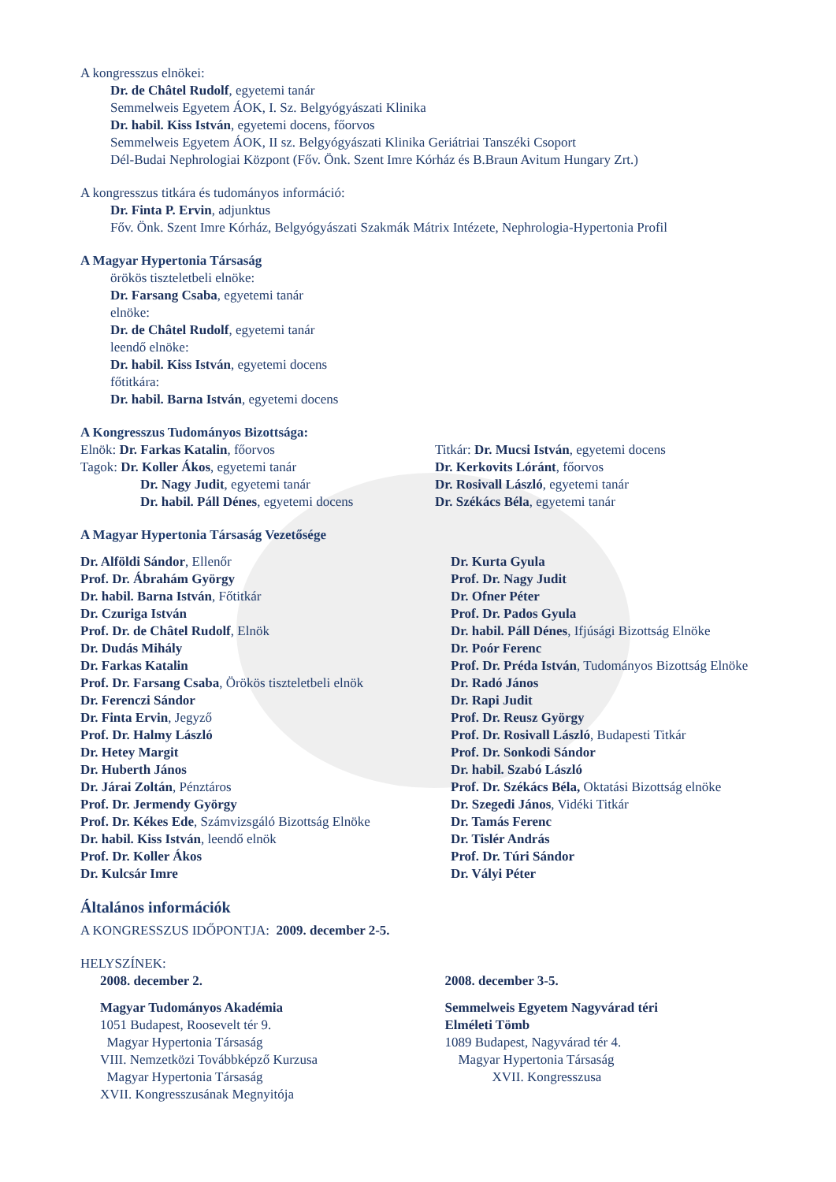A kongresszus elnökei:
Dr. de Châtel Rudolf, egyetemi tanár
Semmelweis Egyetem ÁOK, I. Sz. Belgyógyászati Klinika
Dr. habil. Kiss István, egyetemi docens, főorvos
Semmelweis Egyetem ÁOK, II sz. Belgyógyászati Klinika Geriátriai Tanszéki Csoport
Dél-Budai Nephrologiai Központ (Főv. Önk. Szent Imre Kórház és B.Braun Avitum Hungary Zrt.)
A kongresszus titkára és tudományos információ:
Dr. Finta P. Ervin, adjunktus
Főv. Önk. Szent Imre Kórház, Belgyógyászati Szakmák Mátrix Intézete, Nephrologia-Hypertonia Profil
A Magyar Hypertonia Társaság
örökös tiszteletbeli elnöke:
Dr. Farsang Csaba, egyetemi tanár
elnöke:
Dr. de Châtel Rudolf, egyetemi tanár
leendő elnöke:
Dr. habil. Kiss István, egyetemi docens
főtitkára:
Dr. habil. Barna István, egyetemi docens
A Kongresszus Tudományos Bizottsága:
Elnök: Dr. Farkas Katalin, főorvos
Tagok: Dr. Koller Ákos, egyetemi tanár
Dr. Nagy Judit, egyetemi tanár
Dr. habil. Páll Dénes, egyetemi docens
Titkár: Dr. Mucsi István, egyetemi docens
Dr. Kerkovits Lóránt, főorvos
Dr. Rosivall László, egyetemi tanár
Dr. Székács Béla, egyetemi tanár
A Magyar Hypertonia Társaság Vezetősége
Dr. Alföldi Sándor, Ellenőr
Prof. Dr. Ábrahám György
Dr. habil. Barna István, Főtitkár
Dr. Czuriga István
Prof. Dr. de Châtel Rudolf, Elnök
Dr. Dudás Mihály
Dr. Farkas Katalin
Prof. Dr. Farsang Csaba, Örökös tiszteletbeli elnök
Dr. Ferenczi Sándor
Dr. Finta Ervin, Jegyző
Prof. Dr. Halmy László
Dr. Hetey Margit
Dr. Huberth János
Dr. Járai Zoltán, Pénztáros
Prof. Dr. Jermendy György
Prof. Dr. Kékes Ede, Számvizsgáló Bizottság Elnöke
Dr. habil. Kiss István, leendő elnök
Prof. Dr. Koller Ákos
Dr. Kulcsár Imre
Dr. Kurta Gyula
Prof. Dr. Nagy Judit
Dr. Ofner Péter
Prof. Dr. Pados Gyula
Dr. habil. Páll Dénes, Ifjúsági Bizottság Elnöke
Dr. Poór Ferenc
Prof. Dr. Préda István, Tudományos Bizottság Elnöke
Dr. Radó János
Dr. Rapi Judit
Prof. Dr. Reusz György
Prof. Dr. Rosivall László, Budapesti Titkár
Prof. Dr. Sonkodi Sándor
Dr. habil. Szabó László
Prof. Dr. Székács Béla, Oktatási Bizottság elnöke
Dr. Szegedi János, Vidéki Titkár
Dr. Tamás Ferenc
Dr. Tislér András
Prof. Dr. Túri Sándor
Dr. Vályi Péter
Általános információk
A KONGRESSZUS IDŐPONTJA: 2009. december 2-5.
HELYSZÍNEK:
2008. december 2.
Magyar Tudományos Akadémia
1051 Budapest, Roosevelt tér 9.
Magyar Hypertonia Társaság
VIII. Nemzetközi Továbbképző Kurzusa
Magyar Hypertonia Társaság
XVII. Kongresszusának Megnyitója
2008. december 3-5.
Semmelweis Egyetem Nagyvárad téri
Elméleti Tömb
1089 Budapest, Nagyvárad tér 4.
Magyar Hypertonia Társaság
XVII. Kongresszusa